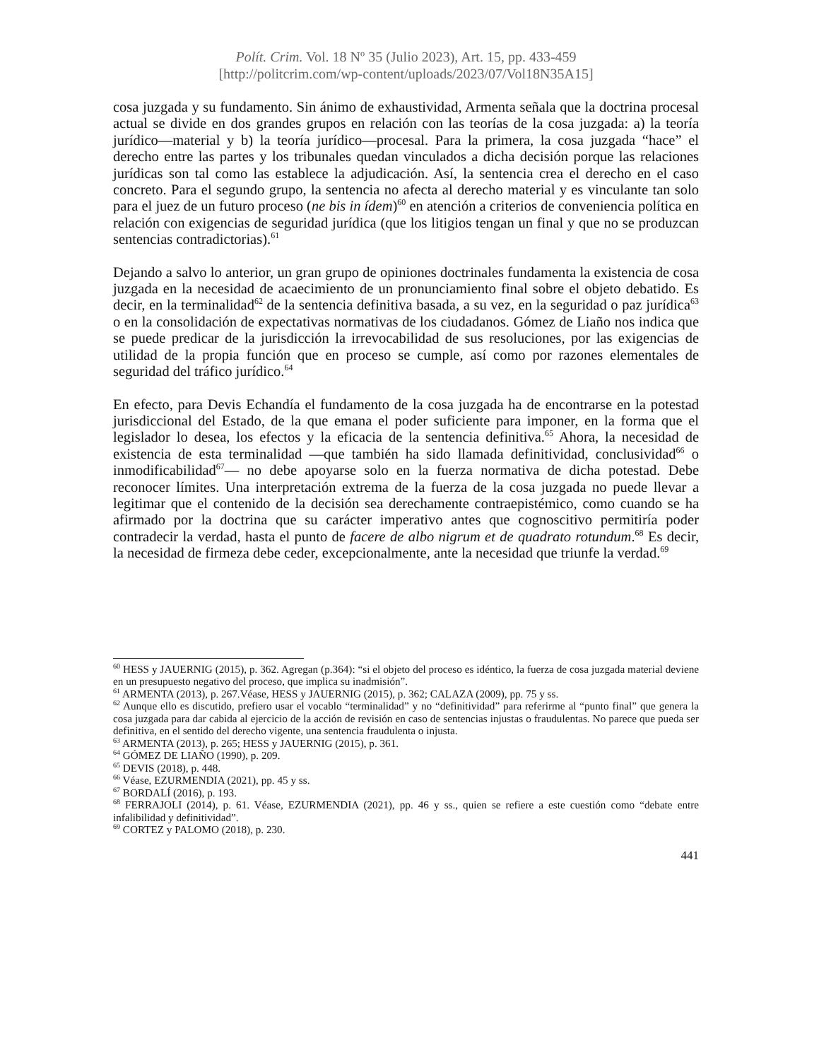Polít. Crim. Vol. 18 Nº 35 (Julio 2023), Art. 15, pp. 433-459
[http://politcrim.com/wp-content/uploads/2023/07/Vol18N35A15]
cosa juzgada y su fundamento. Sin ánimo de exhaustividad, Armenta señala que la doctrina procesal actual se divide en dos grandes grupos en relación con las teorías de la cosa juzgada: a) la teoría jurídico—material y b) la teoría jurídico—procesal. Para la primera, la cosa juzgada “hace” el derecho entre las partes y los tribunales quedan vinculados a dicha decisión porque las relaciones jurídicas son tal como las establece la adjudicación. Así, la sentencia crea el derecho en el caso concreto. Para el segundo grupo, la sentencia no afecta al derecho material y es vinculante tan solo para el juez de un futuro proceso (ne bis in ídem)<sup>60</sup> en atención a criterios de conveniencia política en relación con exigencias de seguridad jurídica (que los litigios tengan un final y que no se produzcan sentencias contradictorias).<sup>61</sup>
Dejando a salvo lo anterior, un gran grupo de opiniones doctrinales fundamenta la existencia de cosa juzgada en la necesidad de acaecimiento de un pronunciamiento final sobre el objeto debatido. Es decir, en la terminalidad<sup>62</sup> de la sentencia definitiva basada, a su vez, en la seguridad o paz jurídica<sup>63</sup> o en la consolidación de expectativas normativas de los ciudadanos. Gómez de Liaño nos indica que se puede predicar de la jurisdicción la irrevocabilidad de sus resoluciones, por las exigencias de utilidad de la propia función que en proceso se cumple, así como por razones elementales de seguridad del tráfico jurídico.<sup>64</sup>
En efecto, para Devis Echandía el fundamento de la cosa juzgada ha de encontrarse en la potestad jurisdiccional del Estado, de la que emana el poder suficiente para imponer, en la forma que el legislador lo desea, los efectos y la eficacia de la sentencia definitiva.<sup>65</sup> Ahora, la necesidad de existencia de esta terminalidad —que también ha sido llamada definitividad, conclusividad<sup>66</sup> o inmodificabilidad<sup>67</sup>— no debe apoyarse solo en la fuerza normativa de dicha potestad. Debe reconocer límites. Una interpretación extrema de la fuerza de la cosa juzgada no puede llevar a legitimar que el contenido de la decisión sea derechamente contraepistémico, como cuando se ha afirmado por la doctrina que su carácter imperativo antes que cognoscitivo permitiría poder contradecir la verdad, hasta el punto de facere de albo nigrum et de quadrato rotundum.<sup>68</sup> Es decir, la necesidad de firmeza debe ceder, excepcionalmente, ante la necesidad que triunfe la verdad.<sup>69</sup>
<sup>60</sup> HESS y JAUERNIG (2015), p. 362. Agregan (p.364): “si el objeto del proceso es idéntico, la fuerza de cosa juzgada material deviene en un presupuesto negativo del proceso, que implica su inadmisión”.
<sup>61</sup> ARMENTA (2013), p. 267.Véase, HESS y JAUERNIG (2015), p. 362; CALAZA (2009), pp. 75 y ss.
<sup>62</sup> Aunque ello es discutido, prefiero usar el vocablo “terminalidad” y no “definitividad” para referirme al “punto final” que genera la cosa juzgada para dar cabida al ejercicio de la acción de revisión en caso de sentencias injustas o fraudulentas. No parece que pueda ser definitiva, en el sentido del derecho vigente, una sentencia fraudulenta o injusta.
<sup>63</sup> ARMENTA (2013), p. 265; HESS y JAUERNIG (2015), p. 361.
<sup>64</sup> GÓMEZ DE LIAÑO (1990), p. 209.
<sup>65</sup> DEVIS (2018), p. 448.
<sup>66</sup> Véase, EZURMENDIA (2021), pp. 45 y ss.
<sup>67</sup> BORDALÍ (2016), p. 193.
<sup>68</sup> FERRAJOLI (2014), p. 61. Véase, EZURMENDIA (2021), pp. 46 y ss., quien se refiere a este cuestión como “debate entre infalibilidad y definitividad”.
<sup>69</sup> CORTEZ y PALOMO (2018), p. 230.
441